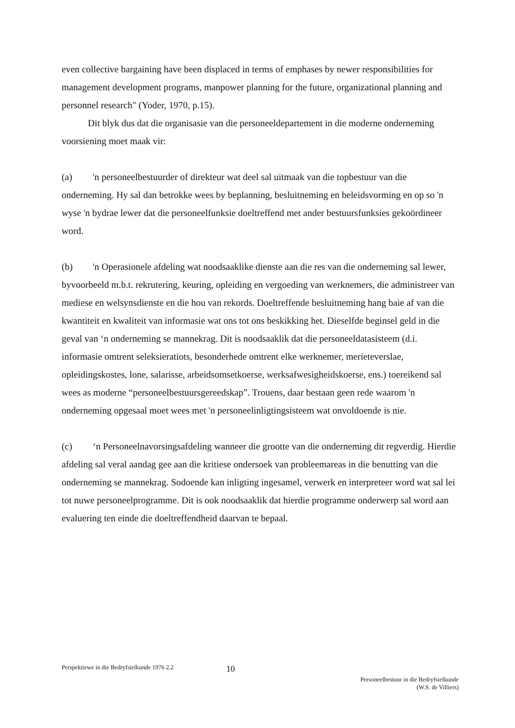even collective bargaining have been displaced in terms of emphases by newer responsibilities for management development programs, manpower planning for the future, organizational planning and personnel research" (Yoder, 1970, p.15).
Dit blyk dus dat die organisasie van die personeeldepartement in die moderne onderneming voorsiening moet maak vir:
(a) 'n personeelbestuurder of direkteur wat deel sal uitmaak van die topbestuur van die onderneming. Hy sal dan betrokke wees by beplanning, besluitneming en beleidsvorming en op so 'n wyse 'n bydrae lewer dat die personeelfunksie doeltreffend met ander bestuursfunksies gekoördineer word.
(b) 'n Operasionele afdeling wat noodsaaklike dienste aan die res van die onderneming sal lewer, byvoorbeeld m.b.t. rekrutering, keuring, opleiding en vergoeding van werknemers, die administreer van mediese en welsynsdienste en die hou van rekords. Doeltreffende besluitneming hang baie af van die kwantiteit en kwaliteit van informasie wat ons tot ons beskikking het. Dieselfde beginsel geld in die geval van ‘n onderneming se mannekrag. Dit is noodsaaklik dat die personeeldatasisteem (d.i. informasie omtrent seleksieratiots, besonderhede omtrent elke werknemer, merieteverslae, opleidingskostes, lone, salarisse, arbeidsomsetkoerse, werksafwesigheidskoerse, ens.) toereikend sal wees as moderne “personeelbestuursgereedskap”. Trouens, daar bestaan geen rede waarom 'n onderneming opgesaal moet wees met 'n personeelinligtingsisteem wat onvoldoende is nie.
(c) ‘n Personeelnavorsingsafdeling wanneer die grootte van die onderneming dit regverdig. Hierdie afdeling sal veral aandag gee aan die kritiese ondersoek van probleemareas in die benutting van die onderneming se mannekrag. Sodoende kan inligting ingesamel, verwerk en interpreteer word wat sal lei tot nuwe personeelprogramme. Dit is ook noodsaaklik dat hierdie programme onderwerp sal word aan evaluering ten einde die doeltreffendheid daarvan te bepaal.
Perspektiewe in die Bedryfsielkunde 1976 2.2
10
Personeelbestuur in die Bedryfsielkunde
(W.S. de Villiers)